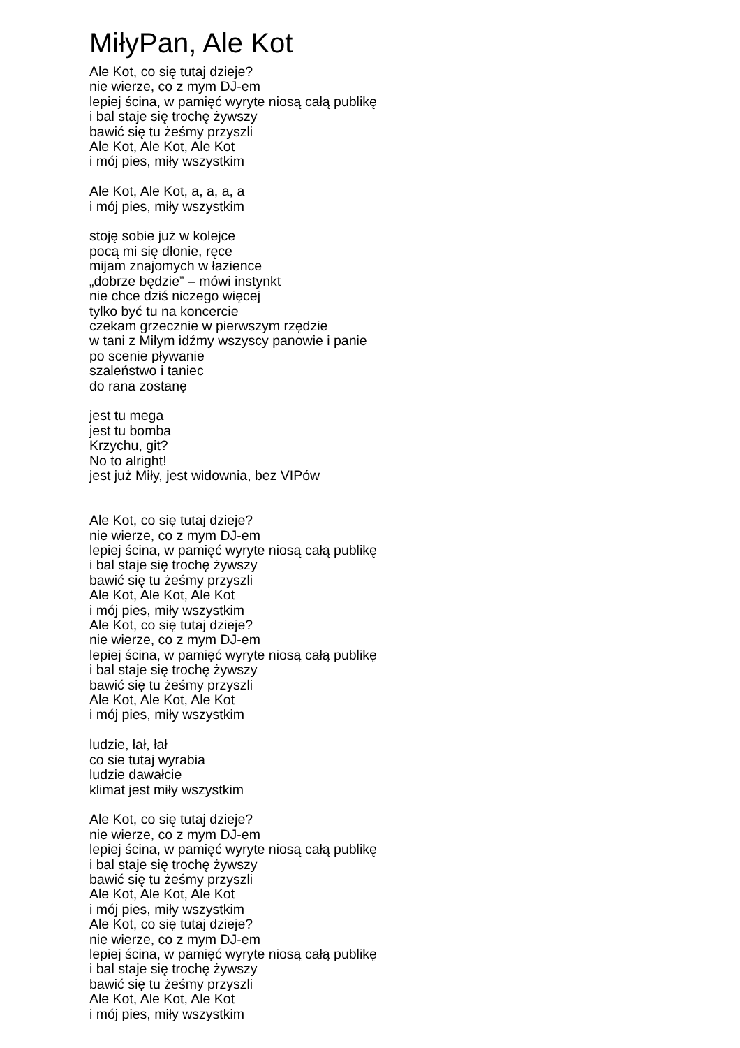MiłyPan, Ale Kot
Ale Kot, co się tutaj dzieje?
nie wierze, co z mym DJ-em
lepiej ścina, w pamięć wyryte niosą całą publikę
i bal staje się trochę żywszy
bawić się tu żeśmy przyszli
Ale Kot, Ale Kot, Ale Kot
i mój pies, miły wszystkim
Ale Kot, Ale Kot, a, a, a, a
i mój pies, miły wszystkim
stoję sobie już w kolejce
pocą mi się dłonie, ręce
mijam znajomych w łazience
„dobrze będzie” – mówi instynkt
nie chce dziś niczego więcej
tylko być tu na koncercie
czekam grzecznie w pierwszym rzędzie
w tani z Miłym idźmy wszyscy panowie i panie
po scenie pływanie
szaleństwo i taniec
do rana zostanę
jest tu mega
jest tu bomba
Krzychu, git?
No to alright!
jest już Miły, jest widownia, bez VIPów
Ale Kot, co się tutaj dzieje?
nie wierze, co z mym DJ-em
lepiej ścina, w pamięć wyryte niosą całą publikę
i bal staje się trochę żywszy
bawić się tu żeśmy przyszli
Ale Kot, Ale Kot, Ale Kot
i mój pies, miły wszystkim
Ale Kot, co się tutaj dzieje?
nie wierze, co z mym DJ-em
lepiej ścina, w pamięć wyryte niosą całą publikę
i bal staje się trochę żywszy
bawić się tu żeśmy przyszli
Ale Kot, Ale Kot, Ale Kot
i mój pies, miły wszystkim
ludzie, łał, łał
co sie tutaj wyrabia
ludzie dawałcie
klimat jest miły wszystkim
Ale Kot, co się tutaj dzieje?
nie wierze, co z mym DJ-em
lepiej ścina, w pamięć wyryte niosą całą publikę
i bal staje się trochę żywszy
bawić się tu żeśmy przyszli
Ale Kot, Ale Kot, Ale Kot
i mój pies, miły wszystkim
Ale Kot, co się tutaj dzieje?
nie wierze, co z mym DJ-em
lepiej ścina, w pamięć wyryte niosą całą publikę
i bal staje się trochę żywszy
bawić się tu żeśmy przyszli
Ale Kot, Ale Kot, Ale Kot
i mój pies, miły wszystkim